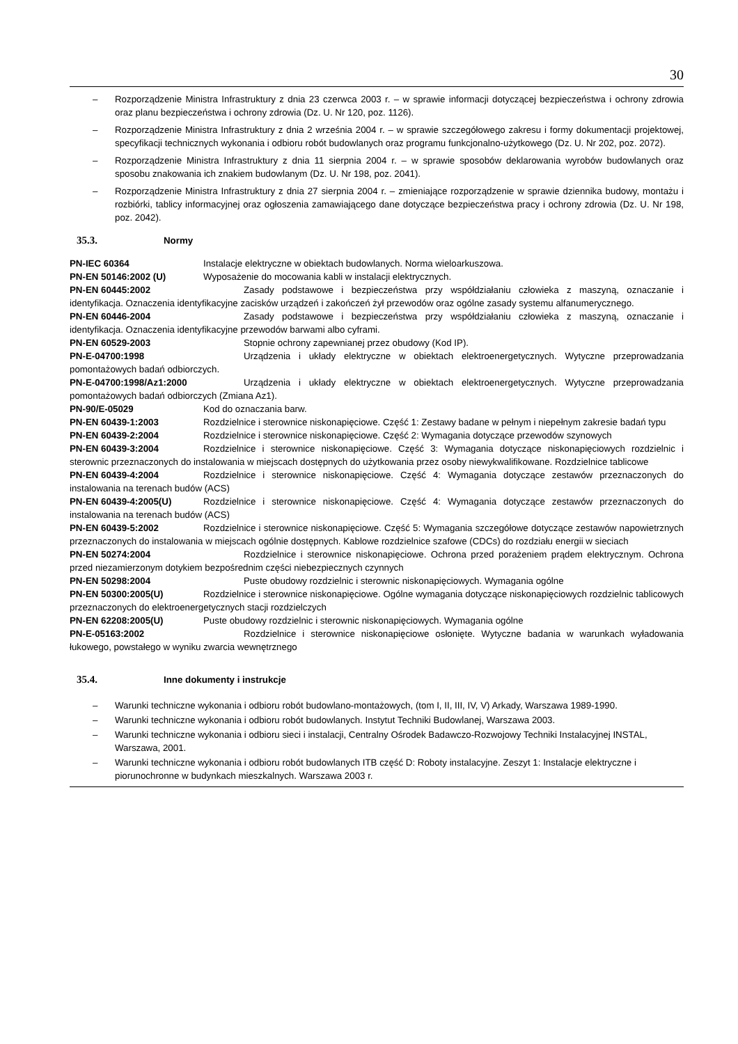30
– Rozporządzenie Ministra Infrastruktury z dnia 23 czerwca 2003 r. – w sprawie informacji dotyczącej bezpieczeństwa i ochrony zdrowia oraz planu bezpieczeństwa i ochrony zdrowia (Dz. U. Nr 120, poz. 1126).
– Rozporządzenie Ministra Infrastruktury z dnia 2 września 2004 r. – w sprawie szczegółowego zakresu i formy dokumentacji projektowej, specyfikacji technicznych wykonania i odbioru robót budowlanych oraz programu funkcjonalno-użytkowego (Dz. U. Nr 202, poz. 2072).
– Rozporządzenie Ministra Infrastruktury z dnia 11 sierpnia 2004 r. – w sprawie sposobów deklarowania wyrobów budowlanych oraz sposobu znakowania ich znakiem budowlanym (Dz. U. Nr 198, poz. 2041).
– Rozporządzenie Ministra Infrastruktury z dnia 27 sierpnia 2004 r. – zmieniające rozporządzenie w sprawie dziennika budowy, montażu i rozbiórki, tablicy informacyjnej oraz ogłoszenia zamawiającego dane dotyczące bezpieczeństwa pracy i ochrony zdrowia (Dz. U. Nr 198, poz. 2042).
35.3. Normy
PN-IEC 60364 Instalacje elektryczne w obiektach budowlanych. Norma wieloarkuszowa.
PN-EN 50146:2002 (U) Wyposażenie do mocowania kabli w instalacji elektrycznych.
PN-EN 60445:2002 Zasady podstawowe i bezpieczeństwa przy współdziałaniu człowieka z maszyną, oznaczanie i identyfikacja. Oznaczenia identyfikacyjne zacisków urządzeń i zakończeń żył przewodów oraz ogólne zasady systemu alfanumerycznego.
PN-EN 60446-2004 Zasady podstawowe i bezpieczeństwa przy współdziałaniu człowieka z maszyną, oznaczanie i identyfikacja. Oznaczenia identyfikacyjne przewodów barwami albo cyframi.
PN-EN 60529-2003 Stopnie ochrony zapewnianej przez obudowy (Kod IP).
PN-E-04700:1998 Urządzenia i układy elektryczne w obiektach elektroenergetycznych. Wytyczne przeprowadzania pomontażowych badań odbiorczych.
PN-E-04700:1998/Az1:2000 Urządzenia i układy elektryczne w obiektach elektroenergetycznych. Wytyczne przeprowadzania pomontażowych badań odbiorczych (Zmiana Az1).
PN-90/E-05029 Kod do oznaczania barw.
PN-EN 60439-1:2003 Rozdzielnice i sterownice niskonapięciowe. Część 1: Zestawy badane w pełnym i niepełnym zakresie badań typu
PN-EN 60439-2:2004 Rozdzielnice i sterownice niskonapięciowe. Część 2: Wymagania dotyczące przewodów szynowych
PN-EN 60439-3:2004 Rozdzielnice i sterownice niskonapięciowe. Część 3: Wymagania dotyczące niskonapięciowych rozdzielnic i sterownic przeznaczonych do instalowania w miejscach dostępnych do użytkowania przez osoby niewykwalifikowane. Rozdzielnice tablicowe
PN-EN 60439-4:2004 Rozdzielnice i sterownice niskonapięciowe. Część 4: Wymagania dotyczące zestawów przeznaczonych do instalowania na terenach budów (ACS)
PN-EN 60439-4:2005(U) Rozdzielnice i sterownice niskonapięciowe. Część 4: Wymagania dotyczące zestawów przeznaczonych do instalowania na terenach budów (ACS)
PN-EN 60439-5:2002 Rozdzielnice i sterownice niskonapięciowe. Część 5: Wymagania szczegółowe dotyczące zestawów napowietrznych przeznaczonych do instalowania w miejscach ogólnie dostępnych. Kablowe rozdzielnice szafowe (CDCs) do rozdziału energii w sieciach
PN-EN 50274:2004 Rozdzielnice i sterownice niskonapięciowe. Ochrona przed porażeniem prądem elektrycznym. Ochrona przed niezamierzonym dotykiem bezpośrednim części niebezpiecznych czynnych
PN-EN 50298:2004 Puste obudowy rozdzielnic i sterownic niskonapięciowych. Wymagania ogólne
PN-EN 50300:2005(U) Rozdzielnice i sterownice niskonapięciowe. Ogólne wymagania dotyczące niskonapięciowych rozdzielnic tablicowych przeznaczonych do elektroenergetycznych stacji rozdzielczych
PN-EN 62208:2005(U) Puste obudowy rozdzielnic i sterownic niskonapięciowych. Wymagania ogólne
PN-E-05163:2002 Rozdzielnice i sterownice niskonapięciowe osłonięte. Wytyczne badania w warunkach wyładowania łukowego, powstałego w wyniku zwarcia wewnętrznego
35.4. Inne dokumenty i instrukcje
– Warunki techniczne wykonania i odbioru robót budowlano-montażowych, (tom I, II, III, IV, V) Arkady, Warszawa 1989-1990.
– Warunki techniczne wykonania i odbioru robót budowlanych. Instytut Techniki Budowlanej, Warszawa 2003.
– Warunki techniczne wykonania i odbioru sieci i instalacji, Centralny Ośrodek Badawczo-Rozwojowy Techniki Instalacyjnej INSTAL, Warszawa, 2001.
– Warunki techniczne wykonania i odbioru robót budowlanych ITB część D: Roboty instalacyjne. Zeszyt 1: Instalacje elektryczne i piorunochronne w budynkach mieszkalnych. Warszawa 2003 r.